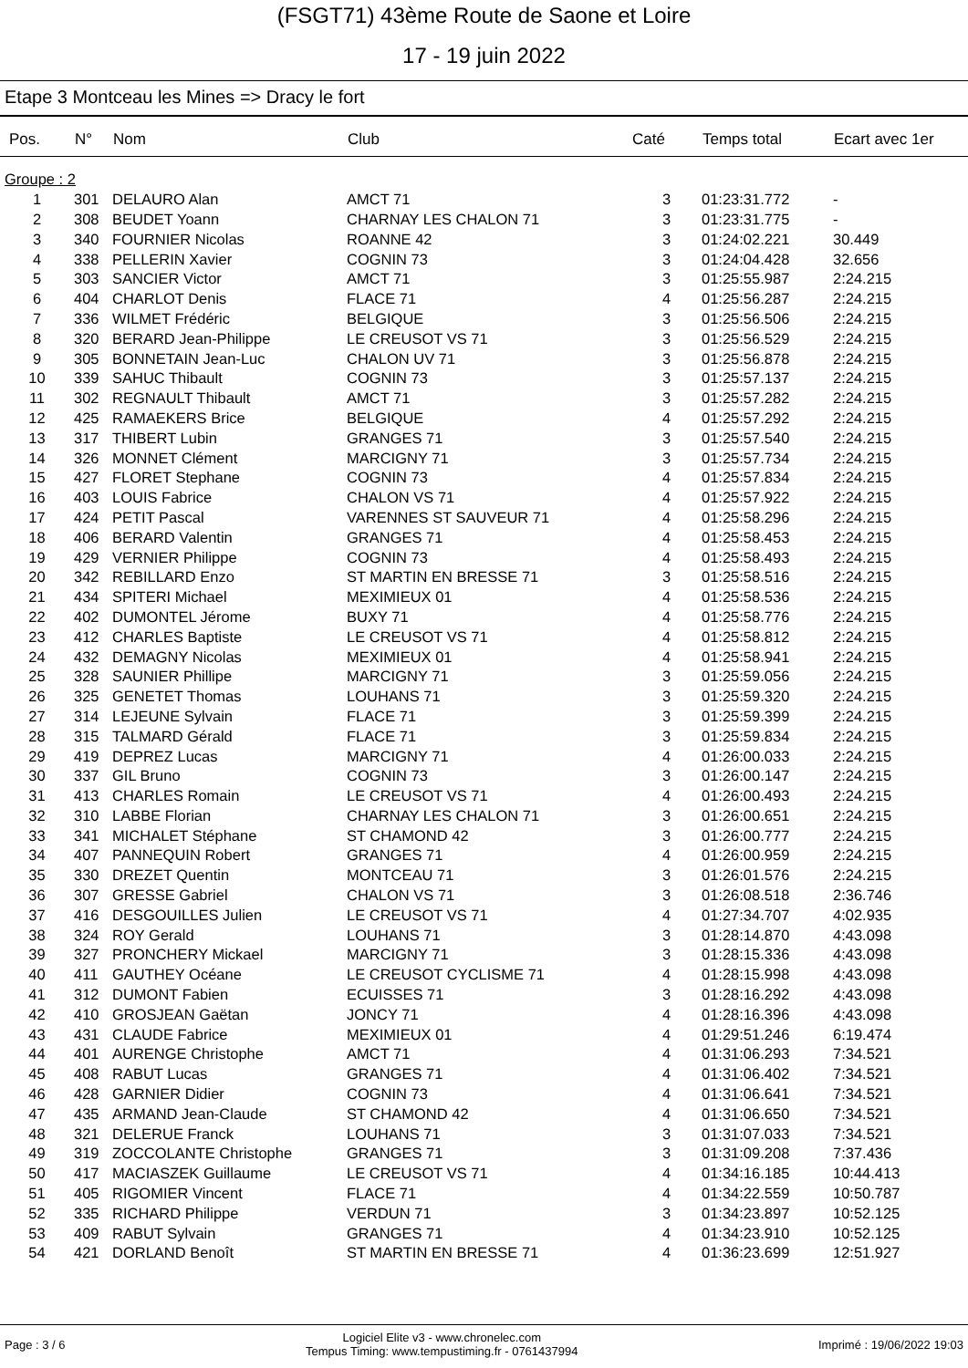(FSGT71) 43ème Route de Saone et Loire
17 - 19 juin 2022
Etape 3 Montceau les Mines => Dracy le fort
| Pos. | N° | Nom | Club | Caté | Temps total | Ecart avec 1er |
| --- | --- | --- | --- | --- | --- | --- |
| Groupe : 2 | | | | | | |
| 1 | 301 | DELAURO Alan | AMCT 71 | 3 | 01:23:31.772 | - |
| 2 | 308 | BEUDET Yoann | CHARNAY LES CHALON 71 | 3 | 01:23:31.775 | - |
| 3 | 340 | FOURNIER Nicolas | ROANNE 42 | 3 | 01:24:02.221 | 30.449 |
| 4 | 338 | PELLERIN Xavier | COGNIN 73 | 3 | 01:24:04.428 | 32.656 |
| 5 | 303 | SANCIER Victor | AMCT 71 | 3 | 01:25:55.987 | 2:24.215 |
| 6 | 404 | CHARLOT Denis | FLACE 71 | 4 | 01:25:56.287 | 2:24.215 |
| 7 | 336 | WILMET Frédéric | BELGIQUE | 3 | 01:25:56.506 | 2:24.215 |
| 8 | 320 | BERARD Jean-Philippe | LE CREUSOT VS 71 | 3 | 01:25:56.529 | 2:24.215 |
| 9 | 305 | BONNETAIN Jean-Luc | CHALON UV 71 | 3 | 01:25:56.878 | 2:24.215 |
| 10 | 339 | SAHUC Thibault | COGNIN 73 | 3 | 01:25:57.137 | 2:24.215 |
| 11 | 302 | REGNAULT Thibault | AMCT 71 | 3 | 01:25:57.282 | 2:24.215 |
| 12 | 425 | RAMAEKERS Brice | BELGIQUE | 4 | 01:25:57.292 | 2:24.215 |
| 13 | 317 | THIBERT Lubin | GRANGES 71 | 3 | 01:25:57.540 | 2:24.215 |
| 14 | 326 | MONNET Clément | MARCIGNY 71 | 3 | 01:25:57.734 | 2:24.215 |
| 15 | 427 | FLORET Stephane | COGNIN 73 | 4 | 01:25:57.834 | 2:24.215 |
| 16 | 403 | LOUIS Fabrice | CHALON VS 71 | 4 | 01:25:57.922 | 2:24.215 |
| 17 | 424 | PETIT Pascal | VARENNES ST SAUVEUR 71 | 4 | 01:25:58.296 | 2:24.215 |
| 18 | 406 | BERARD Valentin | GRANGES 71 | 4 | 01:25:58.453 | 2:24.215 |
| 19 | 429 | VERNIER Philippe | COGNIN 73 | 4 | 01:25:58.493 | 2:24.215 |
| 20 | 342 | REBILLARD Enzo | ST MARTIN EN BRESSE 71 | 3 | 01:25:58.516 | 2:24.215 |
| 21 | 434 | SPITERI Michael | MEXIMIEUX 01 | 4 | 01:25:58.536 | 2:24.215 |
| 22 | 402 | DUMONTEL Jérome | BUXY 71 | 4 | 01:25:58.776 | 2:24.215 |
| 23 | 412 | CHARLES Baptiste | LE CREUSOT VS 71 | 4 | 01:25:58.812 | 2:24.215 |
| 24 | 432 | DEMAGNY Nicolas | MEXIMIEUX 01 | 4 | 01:25:58.941 | 2:24.215 |
| 25 | 328 | SAUNIER Phillipe | MARCIGNY 71 | 3 | 01:25:59.056 | 2:24.215 |
| 26 | 325 | GENETET Thomas | LOUHANS 71 | 3 | 01:25:59.320 | 2:24.215 |
| 27 | 314 | LEJEUNE Sylvain | FLACE 71 | 3 | 01:25:59.399 | 2:24.215 |
| 28 | 315 | TALMARD Gérald | FLACE 71 | 3 | 01:25:59.834 | 2:24.215 |
| 29 | 419 | DEPREZ Lucas | MARCIGNY 71 | 4 | 01:26:00.033 | 2:24.215 |
| 30 | 337 | GIL Bruno | COGNIN 73 | 3 | 01:26:00.147 | 2:24.215 |
| 31 | 413 | CHARLES Romain | LE CREUSOT VS 71 | 4 | 01:26:00.493 | 2:24.215 |
| 32 | 310 | LABBE Florian | CHARNAY LES CHALON 71 | 3 | 01:26:00.651 | 2:24.215 |
| 33 | 341 | MICHALET Stéphane | ST CHAMOND 42 | 3 | 01:26:00.777 | 2:24.215 |
| 34 | 407 | PANNEQUIN Robert | GRANGES 71 | 4 | 01:26:00.959 | 2:24.215 |
| 35 | 330 | DREZET Quentin | MONTCEAU 71 | 3 | 01:26:01.576 | 2:24.215 |
| 36 | 307 | GRESSE Gabriel | CHALON VS 71 | 3 | 01:26:08.518 | 2:36.746 |
| 37 | 416 | DESGOUILLES Julien | LE CREUSOT VS 71 | 4 | 01:27:34.707 | 4:02.935 |
| 38 | 324 | ROY Gerald | LOUHANS 71 | 3 | 01:28:14.870 | 4:43.098 |
| 39 | 327 | PRONCHERY Mickael | MARCIGNY 71 | 3 | 01:28:15.336 | 4:43.098 |
| 40 | 411 | GAUTHEY Océane | LE CREUSOT CYCLISME 71 | 4 | 01:28:15.998 | 4:43.098 |
| 41 | 312 | DUMONT Fabien | ECUISSES 71 | 3 | 01:28:16.292 | 4:43.098 |
| 42 | 410 | GROSJEAN Gaëtan | JONCY 71 | 4 | 01:28:16.396 | 4:43.098 |
| 43 | 431 | CLAUDE Fabrice | MEXIMIEUX 01 | 4 | 01:29:51.246 | 6:19.474 |
| 44 | 401 | AURENGE Christophe | AMCT 71 | 4 | 01:31:06.293 | 7:34.521 |
| 45 | 408 | RABUT Lucas | GRANGES 71 | 4 | 01:31:06.402 | 7:34.521 |
| 46 | 428 | GARNIER Didier | COGNIN 73 | 4 | 01:31:06.641 | 7:34.521 |
| 47 | 435 | ARMAND Jean-Claude | ST CHAMOND 42 | 4 | 01:31:06.650 | 7:34.521 |
| 48 | 321 | DELERUE Franck | LOUHANS 71 | 3 | 01:31:07.033 | 7:34.521 |
| 49 | 319 | ZOCCOLANTE Christophe | GRANGES 71 | 3 | 01:31:09.208 | 7:37.436 |
| 50 | 417 | MACIASZEK Guillaume | LE CREUSOT VS 71 | 4 | 01:34:16.185 | 10:44.413 |
| 51 | 405 | RIGOMIER Vincent | FLACE 71 | 4 | 01:34:22.559 | 10:50.787 |
| 52 | 335 | RICHARD Philippe | VERDUN 71 | 3 | 01:34:23.897 | 10:52.125 |
| 53 | 409 | RABUT Sylvain | GRANGES 71 | 4 | 01:34:23.910 | 10:52.125 |
| 54 | 421 | DORLAND Benoît | ST MARTIN EN BRESSE 71 | 4 | 01:36:23.699 | 12:51.927 |
Page : 3 / 6
Logiciel Elite v3 - www.chronelec.com
Tempus Timing: www.tempustiming.fr - 0761437994
Imprimé : 19/06/2022 19:03